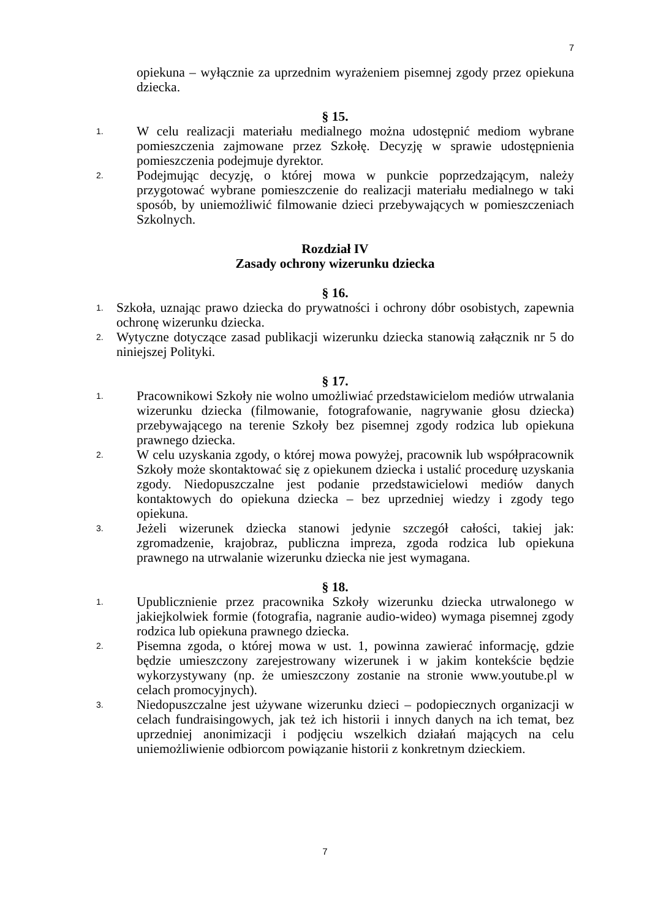7
opiekuna – wyłącznie za uprzednim wyrażeniem pisemnej zgody przez opiekuna dziecka.
§ 15.
1. W celu realizacji materiału medialnego można udostępnić mediom wybrane pomieszczenia zajmowane przez Szkołę. Decyzję w sprawie udostępnienia pomieszczenia podejmuje dyrektor.
2. Podejmując decyzję, o której mowa w punkcie poprzedzającym, należy przygotować wybrane pomieszczenie do realizacji materiału medialnego w taki sposób, by uniemożliwić filmowanie dzieci przebywających w pomieszczeniach Szkolnych.
Rozdział IV
Zasady ochrony wizerunku dziecka
§ 16.
1. Szkoła, uznając prawo dziecka do prywatności i ochrony dóbr osobistych, zapewnia ochronę wizerunku dziecka.
2. Wytyczne dotyczące zasad publikacji wizerunku dziecka stanowią załącznik nr 5 do niniejszej Polityki.
§ 17.
1. Pracownikowi Szkoły nie wolno umożliwiać przedstawicielom mediów utrwalania wizerunku dziecka (filmowanie, fotografowanie, nagrywanie głosu dziecka) przebywającego na terenie Szkoły bez pisemnej zgody rodzica lub opiekuna prawnego dziecka.
2. W celu uzyskania zgody, o której mowa powyżej, pracownik lub współpracownik Szkoły może skontaktować się z opiekunem dziecka i ustalić procedurę uzyskania zgody. Niedopuszczalne jest podanie przedstawicielowi mediów danych kontaktowych do opiekuna dziecka – bez uprzedniej wiedzy i zgody tego opiekuna.
3. Jeżeli wizerunek dziecka stanowi jedynie szczegół całości, takiej jak: zgromadzenie, krajobraz, publiczna impreza, zgoda rodzica lub opiekuna prawnego na utrwalanie wizerunku dziecka nie jest wymagana.
§ 18.
1. Upublicznienie przez pracownika Szkoły wizerunku dziecka utrwalonego w jakiejkolwiek formie (fotografia, nagranie audio-wideo) wymaga pisemnej zgody rodzica lub opiekuna prawnego dziecka.
2. Pisemna zgoda, o której mowa w ust. 1, powinna zawierać informację, gdzie będzie umieszczony zarejestrowany wizerunek i w jakim kontekście będzie wykorzystywany (np. że umieszczony zostanie na stronie www.youtube.pl w celach promocyjnych).
3. Niedopuszczalne jest używane wizerunku dzieci – podopiecznych organizacji w celach fundraisingowych, jak też ich historii i innych danych na ich temat, bez uprzedniej anonimizacji i podjęciu wszelkich działań mających na celu uniemożliwienie odbiorcom powiązanie historii z konkretnym dzieckiem.
7